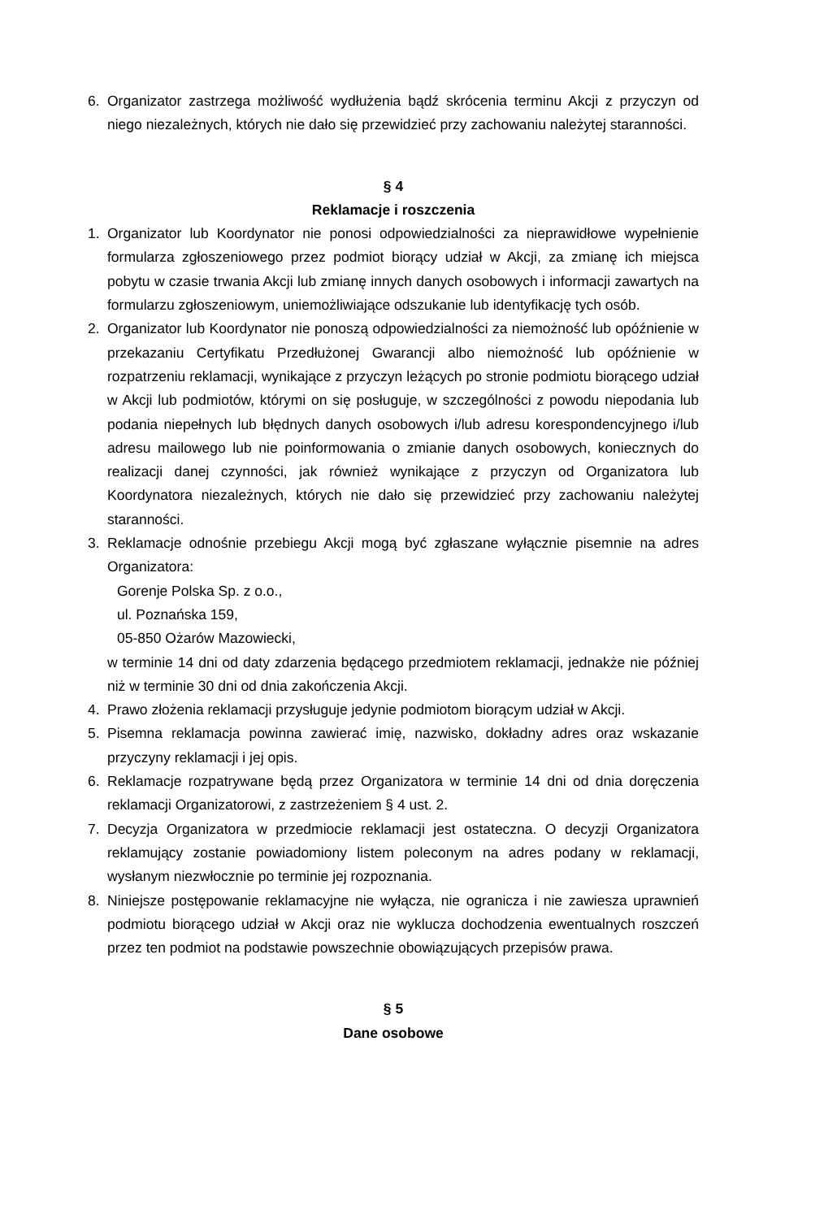6. Organizator zastrzega możliwość wydłużenia bądź skrócenia terminu Akcji z przyczyn od niego niezależnych, których nie dało się przewidzieć przy zachowaniu należytej staranności.
§ 4
Reklamacje i roszczenia
1. Organizator lub Koordynator nie ponosi odpowiedzialności za nieprawidłowe wypełnienie formularza zgłoszeniowego przez podmiot biorący udział w Akcji, za zmianę ich miejsca pobytu w czasie trwania Akcji lub zmianę innych danych osobowych i informacji zawartych na formularzu zgłoszeniowym, uniemożliwiające odszukanie lub identyfikację tych osób.
2. Organizator lub Koordynator nie ponoszą odpowiedzialności za niemożność lub opóźnienie w przekazaniu Certyfikatu Przedłużonej Gwarancji albo niemożność lub opóźnienie w rozpatrzeniu reklamacji, wynikające z przyczyn leżących po stronie podmiotu biorącego udział w Akcji lub podmiotów, którymi on się posługuje, w szczególności z powodu niepodania lub podania niepełnych lub błędnych danych osobowych i/lub adresu korespondencyjnego i/lub adresu mailowego lub nie poinformowania o zmianie danych osobowych, koniecznych do realizacji danej czynności, jak również wynikające z przyczyn od Organizatora lub Koordynatora niezależnych, których nie dało się przewidzieć przy zachowaniu należytej staranności.
3. Reklamacje odnośnie przebiegu Akcji mogą być zgłaszane wyłącznie pisemnie na adres Organizatora:
Gorenje Polska Sp. z o.o.,
ul. Poznańska 159,
05-850 Ożarów Mazowiecki,
w terminie 14 dni od daty zdarzenia będącego przedmiotem reklamacji, jednakże nie później niż w terminie 30 dni od dnia zakończenia Akcji.
4. Prawo złożenia reklamacji przysługuje jedynie podmiotom biorącym udział w Akcji.
5. Pisemna reklamacja powinna zawierać imię, nazwisko, dokładny adres oraz wskazanie przyczyny reklamacji i jej opis.
6. Reklamacje rozpatrywane będą przez Organizatora w terminie 14 dni od dnia doręczenia reklamacji Organizatorowi, z zastrzeżeniem § 4 ust. 2.
7. Decyzja Organizatora w przedmiocie reklamacji jest ostateczna. O decyzji Organizatora reklamujący zostanie powiadomiony listem poleconym na adres podany w reklamacji, wysłanym niezwłocznie po terminie jej rozpoznania.
8. Niniejsze postępowanie reklamacyjne nie wyłącza, nie ogranicza i nie zawiesza uprawnień podmiotu biorącego udział w Akcji oraz nie wyklucza dochodzenia ewentualnych roszczeń przez ten podmiot na podstawie powszechnie obowiązujących przepisów prawa.
§ 5
Dane osobowe